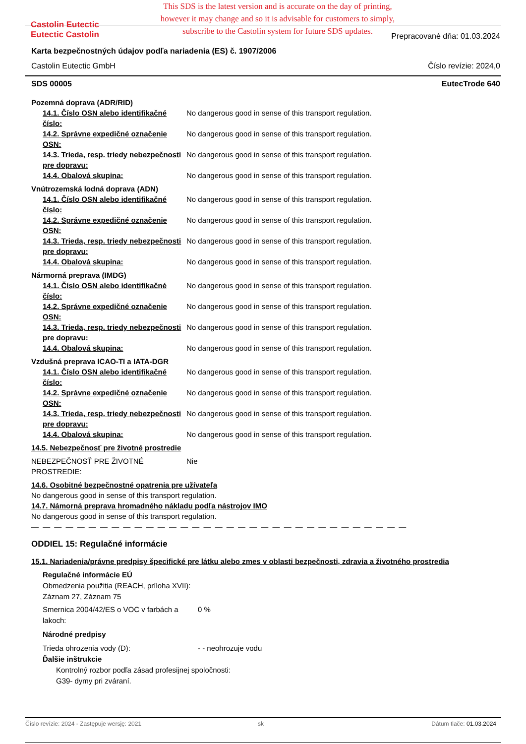This SDS is the latest version and is accurate on the day of printing, however it may change and so it is advisable for customers to simply, subscribe to the Castolin system for future SDS updates.
Castolin Eutectic
Eutectic Castolin
Prepracované dňa: 01.03.2024
Karta bezpečnostných údajov podľa nariadenia (ES) č. 1907/2006
Castolin Eutectic GmbH Číslo revízie: 2024,0
SDS 00005 EutecTrode 640
Pozemná doprava (ADR/RID)
14.1. Číslo OSN alebo identifikačné číslo:
No dangerous good in sense of this transport regulation.
14.2. Správne expedičné označenie OSN:
No dangerous good in sense of this transport regulation.
14.3. Trieda, resp. triedy nebezpečnosti pre dopravu:
No dangerous good in sense of this transport regulation.
14.4. Obalová skupina: No dangerous good in sense of this transport regulation.
Vnútrozemská lodná doprava (ADN)
14.1. Číslo OSN alebo identifikačné číslo:
No dangerous good in sense of this transport regulation.
14.2. Správne expedičné označenie OSN:
No dangerous good in sense of this transport regulation.
14.3. Trieda, resp. triedy nebezpečnosti pre dopravu:
No dangerous good in sense of this transport regulation.
14.4. Obalová skupina: No dangerous good in sense of this transport regulation.
Nármorná preprava (IMDG)
14.1. Číslo OSN alebo identifikačné číslo:
No dangerous good in sense of this transport regulation.
14.2. Správne expedičné označenie OSN:
No dangerous good in sense of this transport regulation.
14.3. Trieda, resp. triedy nebezpečnosti pre dopravu:
No dangerous good in sense of this transport regulation.
14.4. Obalová skupina: No dangerous good in sense of this transport regulation.
Vzdušná preprava ICAO-TI a IATA-DGR
14.1. Číslo OSN alebo identifikačné číslo:
No dangerous good in sense of this transport regulation.
14.2. Správne expedičné označenie OSN:
No dangerous good in sense of this transport regulation.
14.3. Trieda, resp. triedy nebezpečnosti pre dopravu:
No dangerous good in sense of this transport regulation.
14.4. Obalová skupina: No dangerous good in sense of this transport regulation.
14.5. Nebezpečnosť pre životné prostredie
NEBEZPEČNOSŤ PRE ŽIVOTNÉ PROSTREDIE:
Nie
14.6. Osobitné bezpečnostné opatrenia pre užívateľa
No dangerous good in sense of this transport regulation.
14.7. Námorná preprava hromadného nákladu podľa nástrojov IMO
No dangerous good in sense of this transport regulation.
— — — — — — — — — — — — — — — — — — — — — — — — — — — — — — — — —
ODDIEL 15: Regulačné informácie
15.1. Nariadenia/právne predpisy špecifické pre látku alebo zmes v oblasti bezpečnosti, zdravia a životného prostredia
Regulačné informácie EÚ
Obmedzenia použitia (REACH, príloha XVII):
Záznam 27, Záznam 75
Smernica 2004/42/ES o VOC v farbách a lakoch:
0 %
Národné predpisy
Trieda ohrozenia vody (D): - - neohrozuje vodu
Ďalšie inštrukcie
Kontrolný rozbor podľa zásad profesijnej spoločnosti:
G39- dymy pri zváraní.
Číslo revízie: 2024 - Zastępuje wersję: 2021 sk Dátum tlače: 01.03.2024